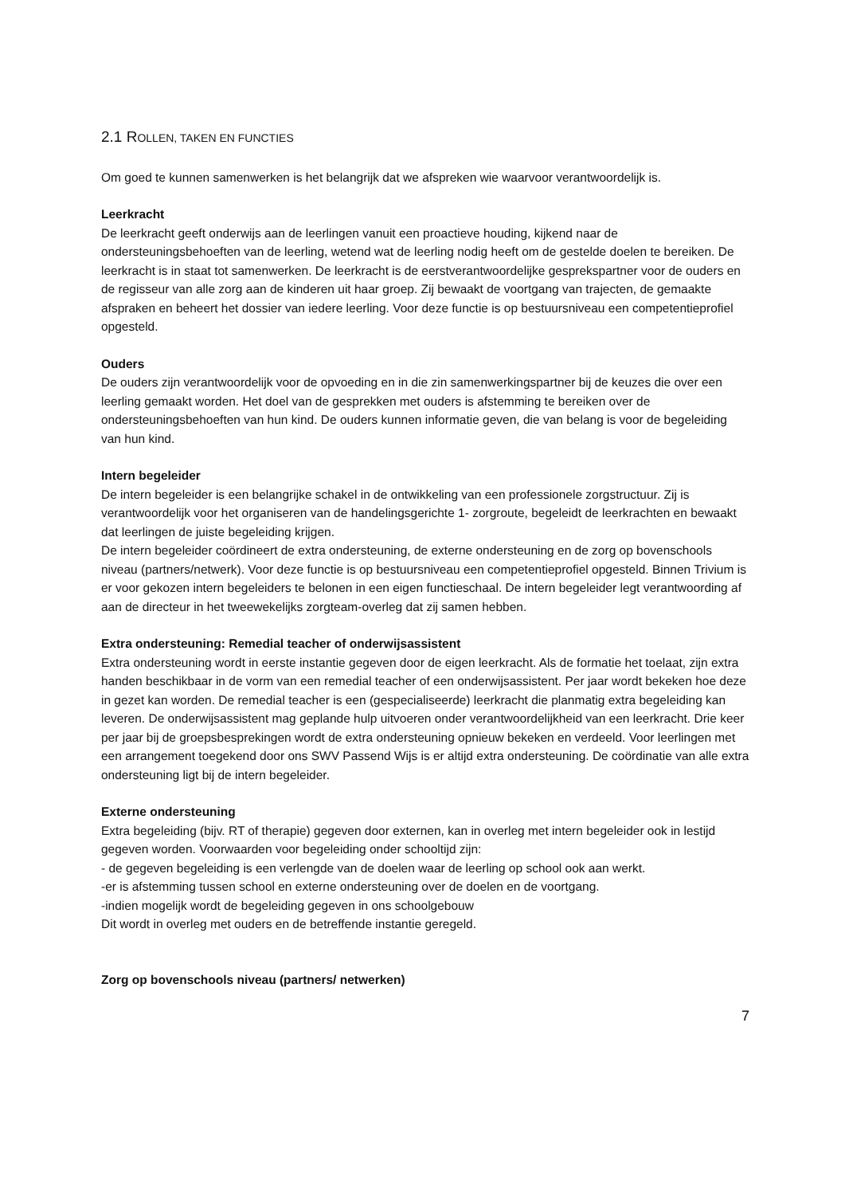2.1 ROLLEN, TAKEN EN FUNCTIES
Om goed te kunnen samenwerken is het belangrijk dat we afspreken wie waarvoor verantwoordelijk is.
Leerkracht
De leerkracht geeft onderwijs aan de leerlingen vanuit een proactieve houding, kijkend naar de ondersteuningsbehoeften van de leerling, wetend wat de leerling nodig heeft om de gestelde doelen te bereiken. De leerkracht is in staat tot samenwerken. De leerkracht is de eerstverantwoordelijke gesprekspartner voor de ouders en de regisseur van alle zorg aan de kinderen uit haar groep. Zij bewaakt de voortgang van trajecten, de gemaakte afspraken en beheert het dossier van iedere leerling. Voor deze functie is op bestuursniveau een competentieprofiel opgesteld.
Ouders
De ouders zijn verantwoordelijk voor de opvoeding en in die zin samenwerkingspartner bij de keuzes die over een leerling gemaakt worden. Het doel van de gesprekken met ouders is afstemming te bereiken over de ondersteuningsbehoeften van hun kind. De ouders kunnen informatie geven, die van belang is voor de begeleiding van hun kind.
Intern begeleider
De intern begeleider is een belangrijke schakel in de ontwikkeling van een professionele zorgstructuur. Zij is verantwoordelijk voor het organiseren van de handelingsgerichte 1- zorgroute, begeleidt de leerkrachten en bewaakt dat leerlingen de juiste begeleiding krijgen.
De intern begeleider coördineert de extra ondersteuning, de externe ondersteuning en de zorg op bovenschools niveau (partners/netwerk). Voor deze functie is op bestuursniveau een competentieprofiel opgesteld. Binnen Trivium is er voor gekozen intern begeleiders te belonen in een eigen functieschaal. De intern begeleider legt verantwoording af aan de directeur in het tweewekelijks zorgteam-overleg dat zij samen hebben.
Extra ondersteuning: Remedial teacher of onderwijsassistent
Extra ondersteuning wordt in eerste instantie gegeven door de eigen leerkracht. Als de formatie het toelaat, zijn extra handen beschikbaar in de vorm van een remedial teacher of een onderwijsassistent. Per jaar wordt bekeken hoe deze in gezet kan worden. De remedial teacher is een (gespecialiseerde) leerkracht die planmatig extra begeleiding kan leveren. De onderwijsassistent mag geplande hulp uitvoeren onder verantwoordelijkheid van een leerkracht. Drie keer per jaar bij de groepsbesprekingen wordt de extra ondersteuning opnieuw bekeken en verdeeld. Voor leerlingen met een arrangement toegekend door ons SWV Passend Wijs is er altijd extra ondersteuning. De coördinatie van alle extra ondersteuning ligt bij de intern begeleider.
Externe ondersteuning
Extra begeleiding (bijv. RT of therapie) gegeven door externen, kan in overleg met intern begeleider ook in lestijd gegeven worden. Voorwaarden voor begeleiding onder schooltijd zijn:
- de gegeven begeleiding is een verlengde van de doelen waar de leerling op school ook aan werkt.
-er is afstemming tussen school en externe ondersteuning over de doelen en de voortgang.
-indien mogelijk wordt de begeleiding gegeven in ons schoolgebouw
Dit wordt in overleg met ouders en de betreffende instantie geregeld.
Zorg op bovenschools niveau (partners/ netwerken)
7